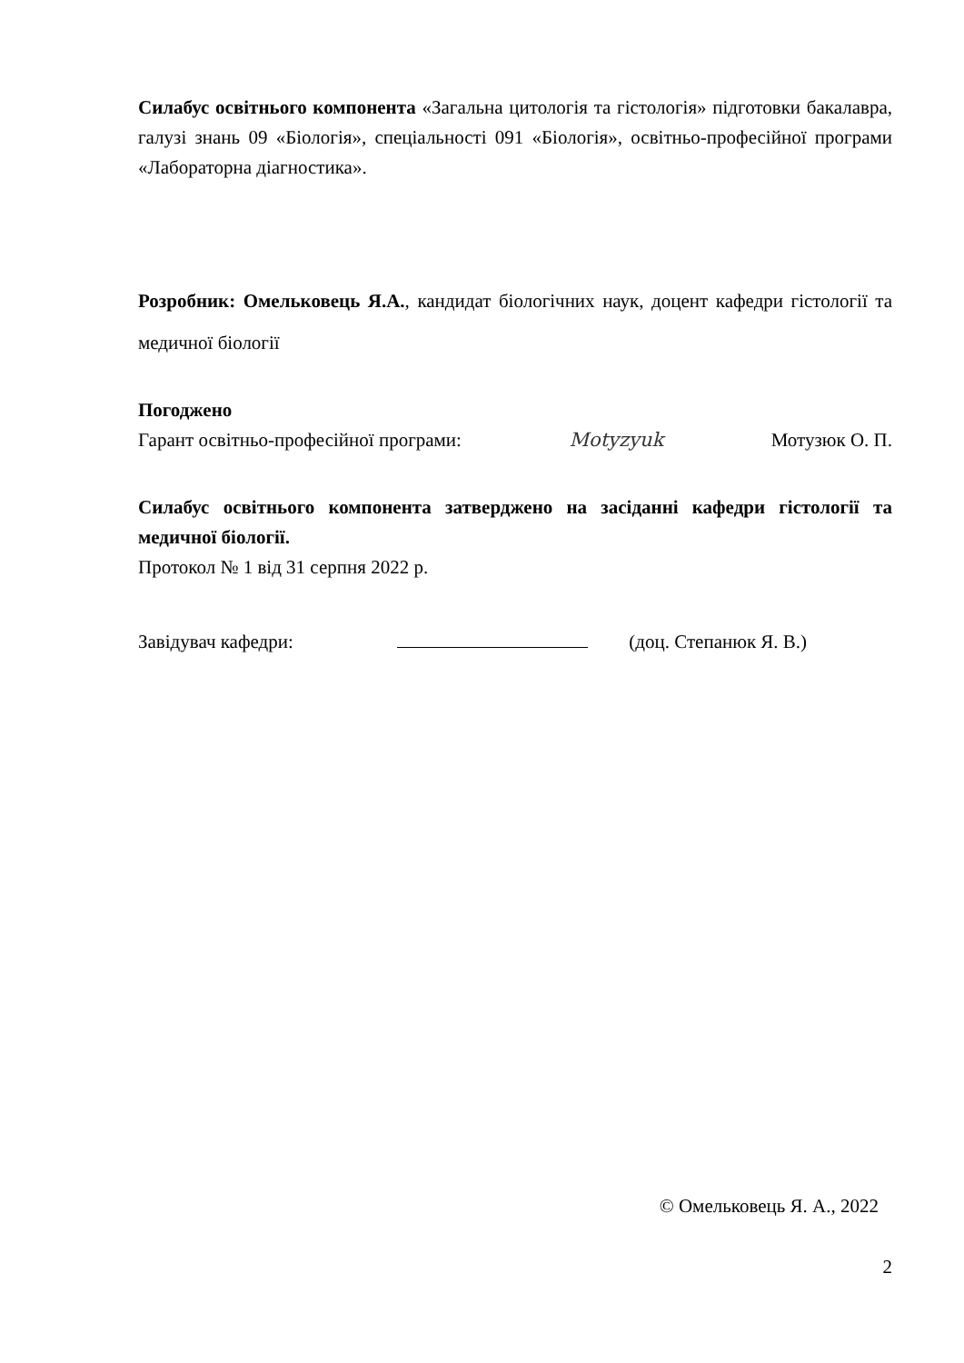Силабус освітнього компонента «Загальна цитологія та гістологія» підготовки бакалавра, галузі знань 09 «Біологія», спеціальності 091 «Біологія», освітньо-професійної програми «Лабораторна діагностика».
Розробник: Омельковець Я.А., кандидат біологічних наук, доцент кафедри гістології та медичної біології
Погоджено
Гарант освітньо-професійної програми: Motyzyuk Мотузюк О. П.
Силабус освітнього компонента затверджено на засіданні кафедри гістології та медичної біології.
Протокол № 1 від 31 серпня 2022 р.
Завідувач кафедри: (доц. Степанюк Я. В.)
© Омельковець Я. А., 2022
2